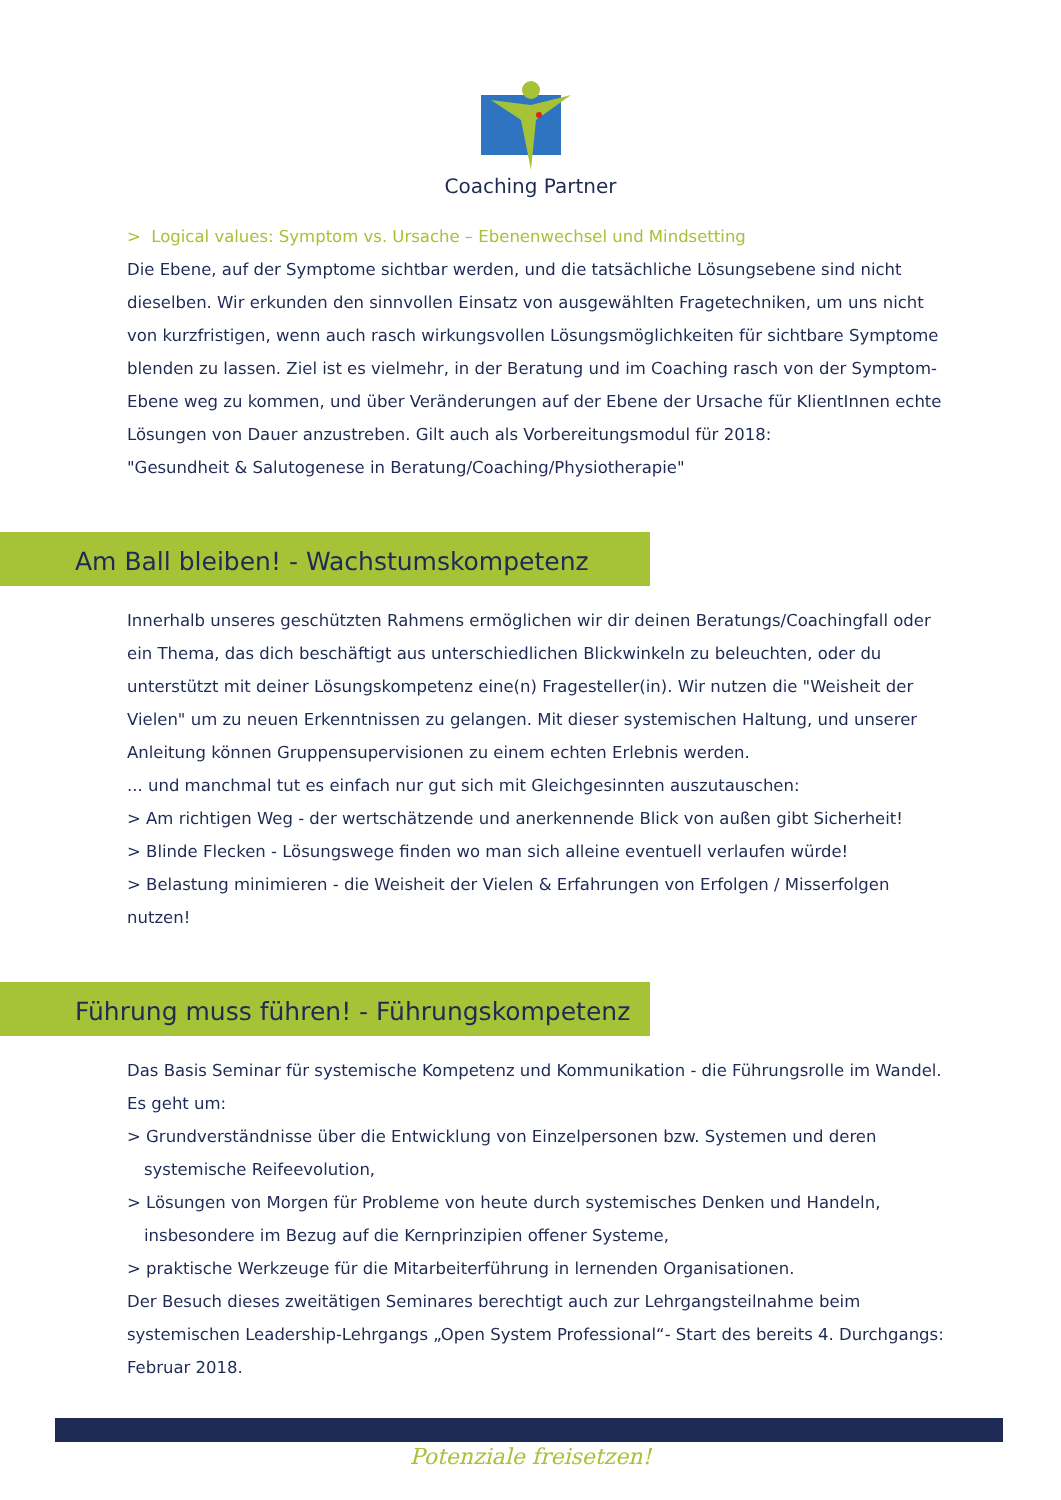Coaching Partner
> Logical values: Symptom vs. Ursache – Ebenenwechsel und Mindsetting
Die Ebene, auf der Symptome sichtbar werden, und die tatsächliche Lösungsebene sind nicht dieselben. Wir erkunden den sinnvollen Einsatz von ausgewählten Fragetechniken, um uns nicht von kurzfristigen, wenn auch rasch wirkungsvollen Lösungsmöglichkeiten für sichtbare Symptome blenden zu lassen. Ziel ist es vielmehr, in der Beratung und im Coaching rasch von der Symptom-Ebene weg zu kommen, und über Veränderungen auf der Ebene der Ursache für KlientInnen echte Lösungen von Dauer anzustreben. Gilt auch als Vorbereitungsmodul für 2018:
"Gesundheit & Salutogenese in Beratung/Coaching/Physiotherapie"
Am Ball bleiben! - Wachstumskompetenz
Innerhalb unseres geschützten Rahmens ermöglichen wir dir deinen Beratungs/Coachingfall oder ein Thema, das dich beschäftigt aus unterschiedlichen Blickwinkeln zu beleuchten, oder du unterstützt mit deiner Lösungskompetenz eine(n) Fragesteller(in). Wir nutzen die "Weisheit der Vielen" um zu neuen Erkenntnissen zu gelangen. Mit dieser systemischen Haltung, und unserer Anleitung können Gruppensupervisionen zu einem echten Erlebnis werden.
... und manchmal tut es einfach nur gut sich mit Gleichgesinnten auszutauschen:
> Am richtigen Weg - der wertschätzende und anerkennende Blick von außen gibt Sicherheit!
> Blinde Flecken - Lösungswege finden wo man sich alleine eventuell verlaufen würde!
> Belastung minimieren - die Weisheit der Vielen & Erfahrungen von Erfolgen / Misserfolgen nutzen!
Führung muss führen! - Führungskompetenz
Das Basis Seminar für systemische Kompetenz und Kommunikation - die Führungsrolle im Wandel.
Es geht um:
> Grundverständnisse über die Entwicklung von Einzelpersonen bzw. Systemen und deren
systemische Reifeevolution,
> Lösungen von Morgen für Probleme von heute durch systemisches Denken und Handeln,
insbesondere im Bezug auf die Kernprinzipien offener Systeme,
> praktische Werkzeuge für die Mitarbeiterführung in lernenden Organisationen.
Der Besuch dieses zweitätigen Seminares berechtigt auch zur Lehrgangsteilnahme beim systemischen Leadership-Lehrgangs „Open System Professional“- Start des bereits 4. Durchgangs: Februar 2018.
Potenziale freisetzen!